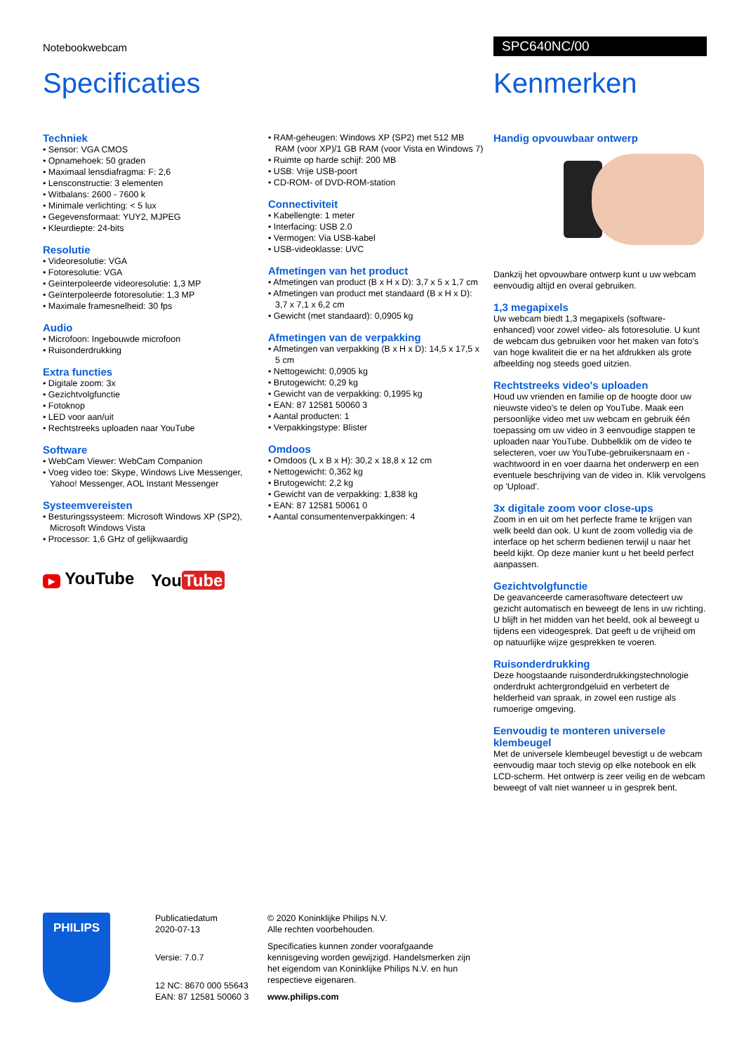Notebookwebcam SPC640NC/00
Specificaties Kenmerken
Techniek
• Sensor: VGA CMOS
• Opnamehoek: 50 graden
• Maximaal lensdiafragma: F: 2,6
• Lensconstructie: 3 elementen
• Witbalans: 2600 - 7600 k
• Minimale verlichting: < 5 lux
• Gegevensformaat: YUY2, MJPEG
• Kleurdiepte: 24-bits
Resolutie
• Videoresolutie: VGA
• Fotoresolutie: VGA
• Geïnterpoleerde videoresolutie: 1,3 MP
• Geïnterpoleerde fotoresolutie: 1,3 MP
• Maximale framesnelheid: 30 fps
Audio
• Microfoon: Ingebouwde microfoon
• Ruisonderdrukking
Extra functies
• Digitale zoom: 3x
• Gezichtvolgfunctie
• Fotoknop
• LED voor aan/uit
• Rechtstreeks uploaden naar YouTube
Software
• WebCam Viewer: WebCam Companion
• Voeg video toe: Skype, Windows Live Messenger, Yahoo! Messenger, AOL Instant Messenger
Systeemvereisten
• Besturingssysteem: Microsoft Windows XP (SP2), Microsoft Windows Vista
• Processor: 1,6 GHz of gelijkwaardig
▶ YouTube You Tube
• RAM-geheugen: Windows XP (SP2) met 512 MB RAM (voor XP)/1 GB RAM (voor Vista en Windows 7)
• Ruimte op harde schijf: 200 MB
• USB: Vrije USB-poort
• CD-ROM- of DVD-ROM-station
Connectiviteit
• Kabellengte: 1 meter
• Interfacing: USB 2.0
• Vermogen: Via USB-kabel
• USB-videoklasse: UVC
Afmetingen van het product
• Afmetingen van product (B x H x D): 3,7 x 5 x 1,7 cm
• Afmetingen van product met standaard (B x H x D): 3,7 x 7,1 x 6,2 cm
• Gewicht (met standaard): 0,0905 kg
Afmetingen van de verpakking
• Afmetingen van verpakking (B x H x D): 14,5 x 17,5 x 5 cm
• Nettogewicht: 0,0905 kg
• Brutogewicht: 0,29 kg
• Gewicht van de verpakking: 0,1995 kg
• EAN: 87 12581 50060 3
• Aantal producten: 1
• Verpakkingstype: Blister
Omdoos
• Omdoos (L x B x H): 30,2 x 18,8 x 12 cm
• Nettogewicht: 0,362 kg
• Brutogewicht: 2,2 kg
• Gewicht van de verpakking: 1,838 kg
• EAN: 87 12581 50061 0
• Aantal consumentenverpakkingen: 4
Handig opvouwbaar ontwerp
Dankzij het opvouwbare ontwerp kunt u uw webcam eenvoudig altijd en overal gebruiken.
1,3 megapixels
Uw webcam biedt 1,3 megapixels (software-enhanced) voor zowel video- als fotoresolutie. U kunt de webcam dus gebruiken voor het maken van foto's van hoge kwaliteit die er na het afdrukken als grote afbeelding nog steeds goed uitzien.
Rechtstreeks video's uploaden
Houd uw vrienden en familie op de hoogte door uw nieuwste video's te delen op YouTube. Maak een persoonlijke video met uw webcam en gebruik één toepassing om uw video in 3 eenvoudige stappen te uploaden naar YouTube. Dubbelklik om de video te selecteren, voer uw YouTube-gebruikersnaam en -wachtwoord in en voer daarna het onderwerp en een eventuele beschrijving van de video in. Klik vervolgens op 'Upload'.
3x digitale zoom voor close-ups
Zoom in en uit om het perfecte frame te krijgen van welk beeld dan ook. U kunt de zoom volledig via de interface op het scherm bedienen terwijl u naar het beeld kijkt. Op deze manier kunt u het beeld perfect aanpassen.
Gezichtvolgfunctie
De geavanceerde camerasoftware detecteert uw gezicht automatisch en beweegt de lens in uw richting. U blijft in het midden van het beeld, ook al beweegt u tijdens een videogesprek. Dat geeft u de vrijheid om op natuurlijke wijze gesprekken te voeren.
Ruisonderdrukking
Deze hoogstaande ruisonderdrukkingstechnologie onderdrukt achtergrondgeluid en verbetert de helderheid van spraak, in zowel een rustige als rumoerige omgeving.
Eenvoudig te monteren universele klembeugel
Met de universele klembeugel bevestigt u de webcam eenvoudig maar toch stevig op elke notebook en elk LCD-scherm. Het ontwerp is zeer veilig en de webcam beweegt of valt niet wanneer u in gesprek bent.
PHILIPS
Publicatiedatum
2020-07-13
Versie: 7.0.7
12 NC: 8670 000 55643
EAN: 87 12581 50060 3
© 2020 Koninklijke Philips N.V.
Alle rechten voorbehouden.
Specificaties kunnen zonder voorafgaande kennisgeving worden gewijzigd. Handelsmerken zijn het eigendom van Koninklijke Philips N.V. en hun respectieve eigenaren.
www.philips.com